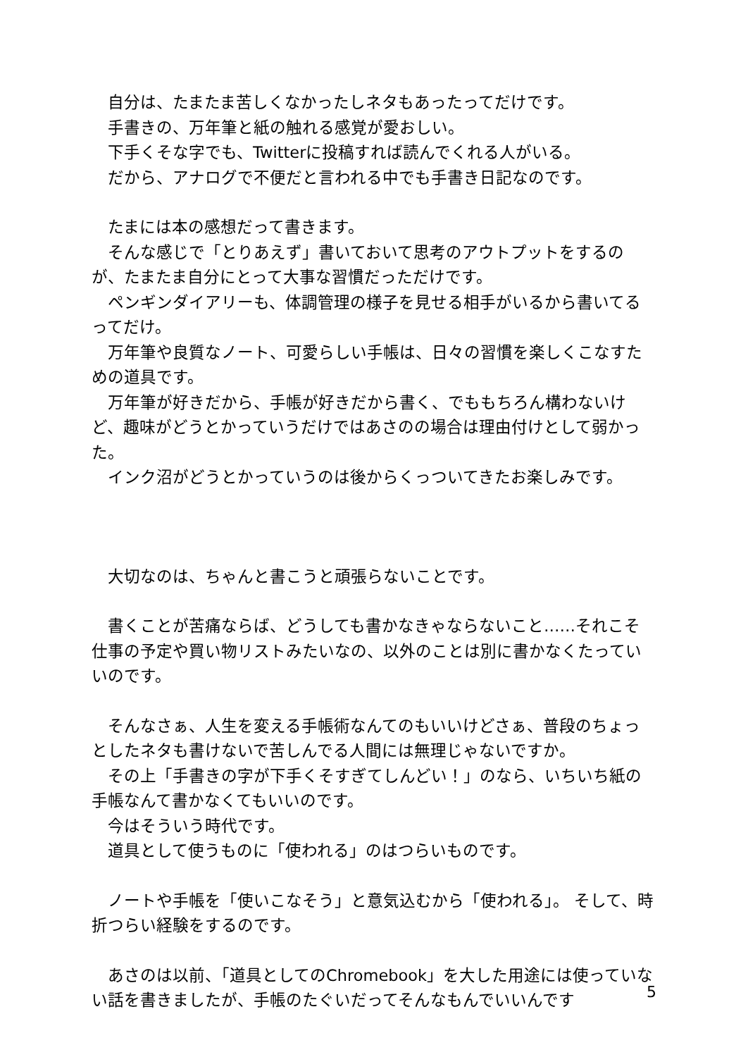自分は、たまたま苦しくなかったしネタもあったってだけです。
　手書きの、万年筆と紙の触れる感覚が愛おしい。
　下手くそな字でも、Twitterに投稿すれば読んでくれる人がいる。
　だから、アナログで不便だと言われる中でも手書き日記なのです。
　たまには本の感想だって書きます。
　そんな感じで「とりあえず」書いておいて思考のアウトプットをするのが、たまたま自分にとって大事な習慣だっただけです。
　ペンギンダイアリーも、体調管理の様子を見せる相手がいるから書いてるってだけ。
　万年筆や良質なノート、可愛らしい手帳は、日々の習慣を楽しくこなすための道具です。
　万年筆が好きだから、手帳が好きだから書く、でももちろん構わないけど、趣味がどうとかっていうだけではあさのの場合は理由付けとして弱かった。
　インク沼がどうとかっていうのは後からくっついてきたお楽しみです。
　大切なのは、ちゃんと書こうと頑張らないことです。
　書くことが苦痛ならば、どうしても書かなきゃならないこと……それこそ仕事の予定や買い物リストみたいなの、以外のことは別に書かなくたっていいのです。
　そんなさぁ、人生を変える手帳術なんてのもいいけどさぁ、普段のちょっとしたネタも書けないで苦しんでる人間には無理じゃないですか。
　その上「手書きの字が下手くそすぎてしんどい！」のなら、いちいち紙の手帳なんて書かなくてもいいのです。
　今はそういう時代です。
　道具として使うものに「使われる」のはつらいものです。
　ノートや手帳を「使いこなそう」と意気込むから「使われる」。 そして、時折つらい経験をするのです。
　あさのは以前、「道具としてのChromebook」を大した用途には使っていない話を書きましたが、手帳のたぐいだってそんなもんでいいんです
5